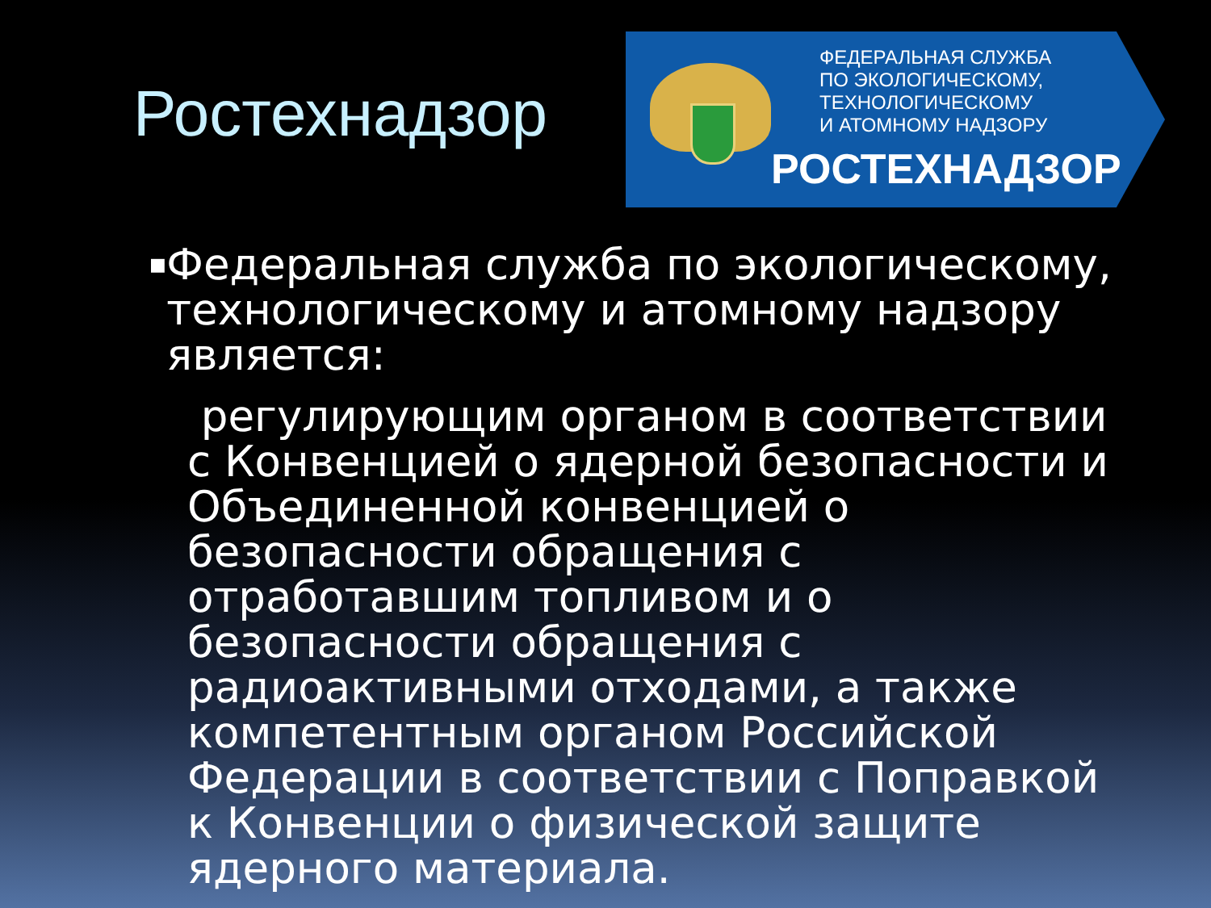Ростехнадзор
ФЕДЕРАЛЬНАЯ СЛУЖБА
ПО ЭКОЛОГИЧЕСКОМУ,
ТЕХНОЛОГИЧЕСКОМУ
И АТОМНОМУ НАДЗОРУ
РОСТЕХНАДЗОР
■
Федеральная служба по экологическому, технологическому и атомному надзору является:
регулирующим органом в соответствии с Конвенцией о ядерной безопасности и Объединенной конвенцией о безопасности обращения с отработавшим топливом и о безопасности обращения с радиоактивными отходами, а также компетентным органом Российской Федерации в соответствии с Поправкой к Конвенции о физической защите ядерного материала.